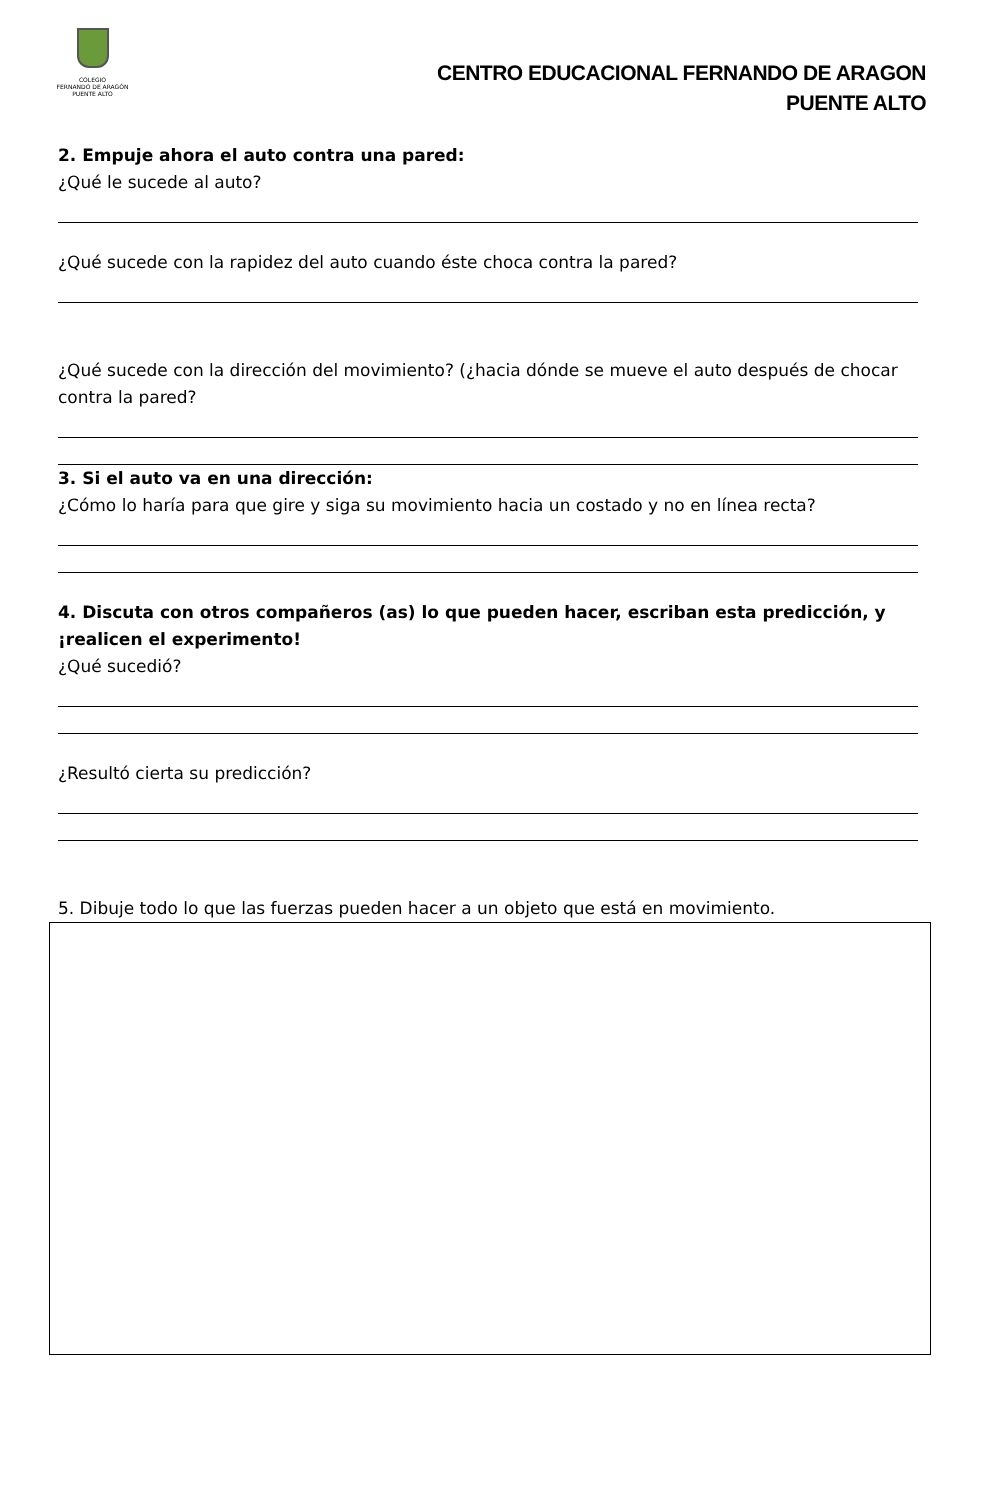COLEGIO
FERNANDO DE ARAGÓN
PUENTE ALTO
CENTRO EDUCACIONAL FERNANDO DE ARAGON
PUENTE ALTO
2. Empuje ahora el auto contra una pared:
¿Qué le sucede al auto?
¿Qué sucede con la rapidez del auto cuando éste choca contra la pared?
¿Qué sucede con la dirección del movimiento? (¿hacia dónde se mueve el auto después de chocar contra la pared?
3. Si el auto va en una dirección:
¿Cómo lo haría para que gire y siga su movimiento hacia un costado y no en línea recta?
4. Discuta con otros compañeros (as) lo que pueden hacer, escriban esta predicción, y ¡realicen el experimento!
¿Qué sucedió?
¿Resultó cierta su predicción?
5. Dibuje todo lo que las fuerzas pueden hacer a un objeto que está en movimiento.